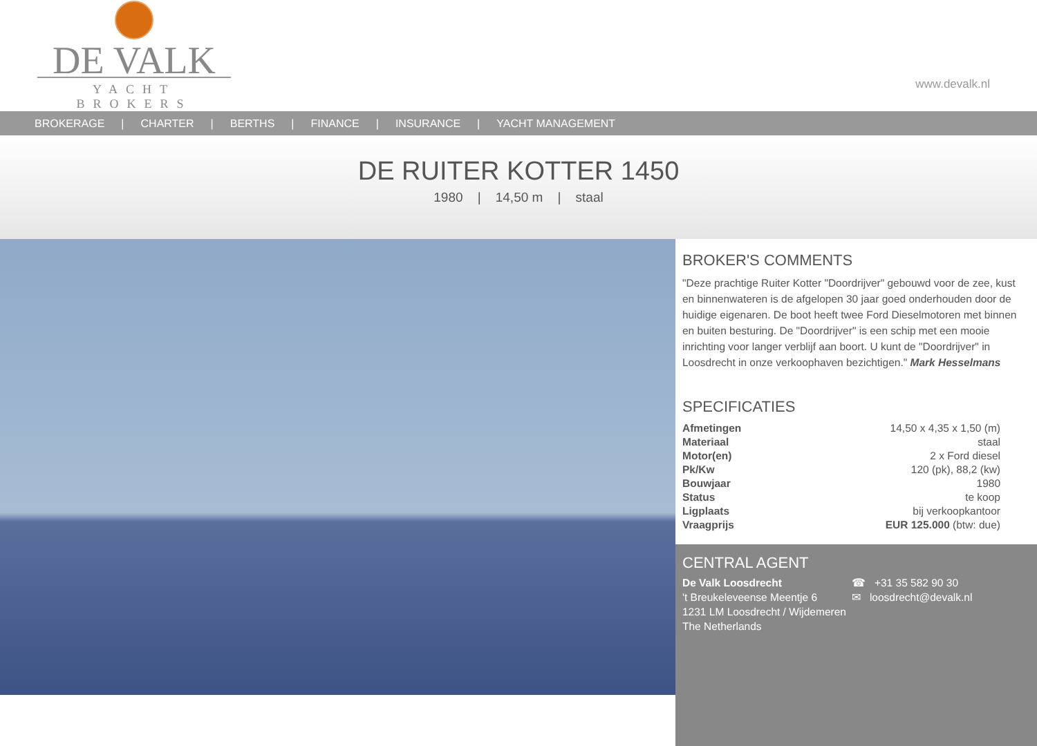DE VALK
YACHT BROKERS
www.devalk.nl
BROKERAGE | CHARTER | BERTHS | FINANCE | INSURANCE | YACHT MANAGEMENT
DE RUITER KOTTER 1450
1980 | 14,50 m | staal
BROKER'S COMMENTS
"Deze prachtige Ruiter Kotter "Doordrijver" gebouwd voor de zee, kust en binnenwateren is de afgelopen 30 jaar goed onderhouden door de huidige eigenaren. De boot heeft twee Ford Dieselmotoren met binnen en buiten besturing. De "Doordrijver" is een schip met een mooie inrichting voor langer verblijf aan boort. U kunt de "Doordrijver" in Loosdrecht in onze verkoophaven bezichtigen." Mark Hesselmans
SPECIFICATIES
| Afmetingen | 14,50 x 4,35 x 1,50 (m) |
| Materiaal | staal |
| Motor(en) | 2 x Ford diesel |
| Pk/Kw | 120 (pk), 88,2 (kw) |
| Bouwjaar | 1980 |
| Status | te koop |
| Ligplaats | bij verkoopkantoor |
| Vraagprijs | EUR 125.000 (btw: due) |
CENTRAL AGENT
De Valk Loosdrecht
't Breukeleveense Meentje 6
1231 LM Loosdrecht / Wijdemeren
The Netherlands
☎ +31 35 582 90 30
✉ loosdrecht@devalk.nl